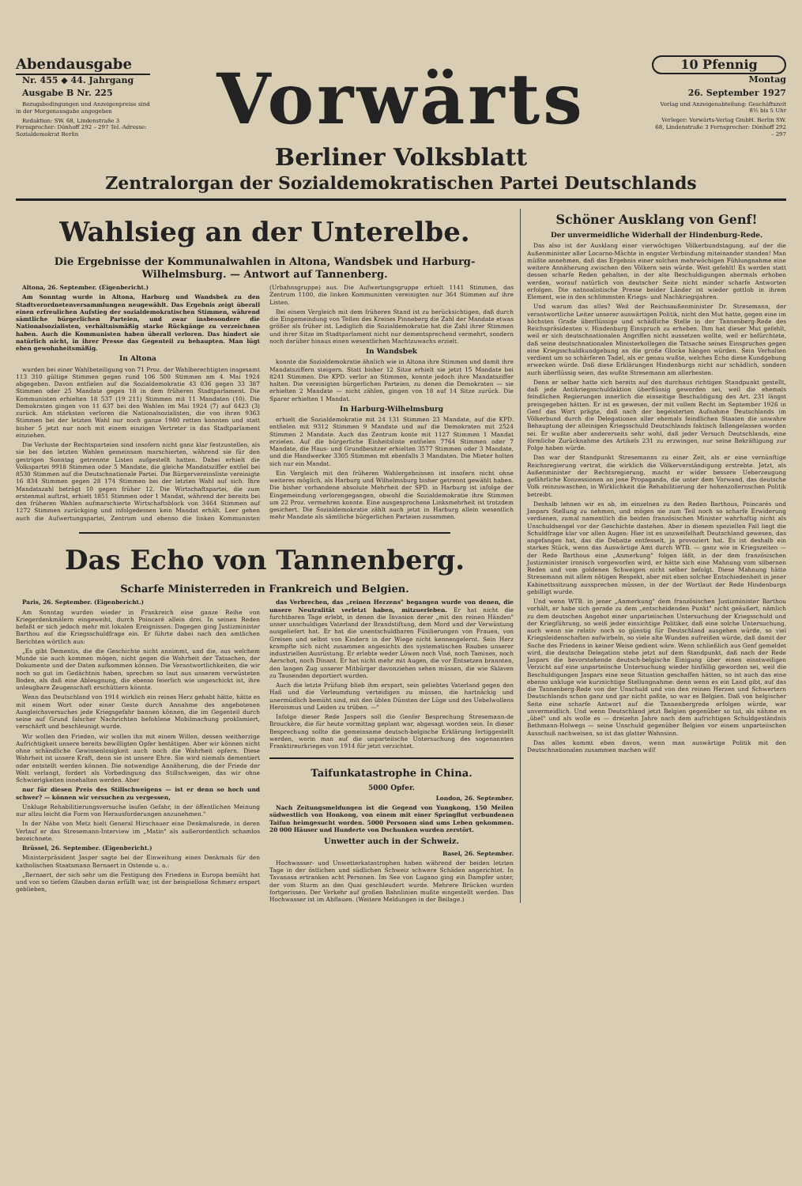Abendausgabe
Nr. 455 ◆ 44. Jahrgang
Ausgabe B Nr. 225
Bezugsbedingungen und Anzeigenpreise sind in der Morgenausgabe angegeben
Redaktion: SW. 68, Lindenstraße 3 Fernsprecher: Dönhoff 292 – 297 Tel.-Adresse: Sozialdemokrat Berlin
Vorwärts
Berliner Volksblatt
10 Pfennig
Montag
26. September 1927
Verlag und Anzeigenabteilung: Geschäftszeit 8½ bis 5 Uhr
Verleger: Vorwärts-Verlag GmbH. Berlin SW. 68, Lindenstraße 3 Fernsprecher: Dönhoff 292 – 297
Zentralorgan der Sozialdemokratischen Partei Deutschlands
Wahlsieg an der Unterelbe.
Die Ergebnisse der Kommunalwahlen in Altona, Wandsbek und Harburg-Wilhelmsburg. — Antwort auf Tannenberg.
Altona, 26. September. (Eigenbericht.)
Am Sonntag wurde in Altona, Harburg und Wandsbek zu den Stadtverordnetenversammlungen neugewählt. Das Ergebnis zeigt überall einen erfreulichen Aufstieg der sozialdemokratischen Stimmen, während sämtliche bürgerlichen Parteien, und zwar insbesondere die Nationalsozialisten, verhältnismäßig starke Rückgänge zu verzeichnen haben. Auch die Kommunisten haben überall verloren. Das hindert sie natürlich nicht, in ihrer Presse das Gegenteil zu behaupten. Man lügt eben gewohnheitsmäßig.
In Altona
wurden bei einer Wahlbeteiligung von 71 Proz. der Wahlberechtigten insgesamt 113 310 gültige Stimmen gegen rund 106 500 Stimmen am 4. Mai 1924 abgegeben. Davon entfielen auf die Sozialdemokratie 43 036 gegen 33 387 Stimmen oder 25 Mandate gegen 18 in dem früheren Stadtparlament. Die Kommunisten erhielten 18 537 (19 211) Stimmen mit 11 Mandaten (10). Die Demokraten gingen von 11 637 bei den Wahlen im Mai 1924 (7) auf 6423 (3) zurück. Am stärksten verloren die Nationalsozialisten, die von ihren 9363 Stimmen bei der letzten Wahl nur noch ganze 1980 retten konnten und statt bisher 5 jetzt nur noch mit einem einzigen Vertreter in das Stadtparlament einziehen.
Die Verluste der Rechtsparteien sind insofern nicht ganz klar festzustellen, als sie bei den letzten Wahlen gemeinsam marschierten, während sie für den gestrigen Sonntag getrennte Listen aufgestellt hatten. Dabei erhielt die Volkspartei 9918 Stimmen oder 5 Mandate, die gleiche Mandatsziffer entfiel bei 8530 Stimmen auf die Deutschnationale Partei. Die Bürgervereinsliste vereinigte 16 834 Stimmen gegen 28 174 Stimmen bei der letzten Wahl auf sich. Ihre Mandatszahl beträgt 10 gegen früher 12. Die Wirtschaftspartei, die zum erstenmal auftrat, erhielt 1851 Stimmen oder 1 Mandat, während der bereits bei den früheren Wahlen aufmarschierte Wirtschaftsblock von 3464 Stimmen auf 1272 Stimmen zurückging und infolgedessen kein Mandat erhält. Leer gehen auch die Aufwertungspartei, Zentrum und ebenso die linken Kommunisten (Urbahnsgruppe) aus. Die Aufwertungsgruppe erhielt 1141 Stimmen, das Zentrum 1100, die linken Kommunisten vereinigten nur 364 Stimmen auf ihre Listen.
Bei einem Vergleich mit dem früheren Stand ist zu berücksichtigen, daß durch die Eingemeindung von Teilen des Kreises Pinneberg die Zahl der Mandate etwas größer als früher ist. Lediglich die Sozialdemokratie hat die Zahl ihrer Stimmen und ihrer Sitze im Stadtparlament nicht nur dementsprechend vermehrt, sondern noch darüber hinaus einen wesentlichen Machtzuwachs erzielt.
In Wandsbek
konnte die Sozialdemokratie ähnlich wie in Altona ihre Stimmen und damit ihre Mandatsziffern steigern. Statt bisher 12 Sitze erhielt sie jetzt 15 Mandate bei 8241 Stimmen. Die KPD. verlor an Stimmen, konnte jedoch ihre Mandatsziffer halten. Die vereinigten bürgerlichen Parteien, zu denen die Demokraten — sie erhielten 2 Mandate — nicht zählen, gingen von 18 auf 14 Sitze zurück. Die Sparer erhielten 1 Mandat.
In Harburg-Wilhelmsburg
erhielt die Sozialdemokratie mit 24 131 Stimmen 23 Mandate, auf die KPD. entfielen mit 9312 Stimmen 9 Mandate und auf die Demokraten mit 2524 Stimmen 2 Mandate. Auch das Zentrum konte mit 1127 Stimmen 1 Mandat erzielen. Auf die bürgerliche Einheitsliste entfielen 7764 Stimmen oder 7 Mandate, die Haus- und Grundbesitzer erhielten 3577 Stimmen oder 3 Mandate, und die Handwerker 3305 Stimmen mit ebenfalls 3 Mandaten. Die Mieter holten sich nur ein Mandat.
Ein Vergleich mit den früheren Wahlergebnissen ist insofern nicht ohne weiteres möglich, als Harburg und Wilhelmsburg bisher getrennt gewählt haben. Die bisher vorhandene absolute Mehrheit der SPD. in Harburg ist infolge der Eingemeindung verlorengegangen, obwohl die Sozialdemokratie ihre Stimmen um 22 Proz. vermehren konnte. Eine ausgesprochene Linksmehrheit ist trotzdem gesichert. Die Sozialdemokratie zählt auch jetzt in Harburg allein wesentlich mehr Mandate als sämtliche bürgerlichen Parteien zusammen.
Das Echo von Tannenberg.
Scharfe Ministerreden in Frankreich und Belgien.
Paris, 26. September. (Eigenbericht.)
Am Sonntag wurden wieder in Frankreich eine ganze Reihe von Kriegerdenkmälern eingeweiht, durch Poincaré allein drei. In seinen Reden befaßt er sich jedoch mehr mit lokalen Ereignissen. Dagegen ging Justizminister Barthou auf die Kriegsschuldfrage ein. Er führte dabei nach den amtlichen Berichten wörtlich aus:
„Es gibt Dementis, die die Geschichte nicht annimmt, und die, aus welchem Munde sie auch kommen mögen, nicht gegen die Wahrheit der Tatsachen, der Dokumente und der Daten aufkommen können. Die Verantwortlichkeiten, die wir noch so gut im Gedächtnis haben, sprechen so laut aus unserem verwüsteten Boden, als daß eine Ableugnung, die ebenso feierlich wie ungeschickt ist, ihre unleugbare Zeugenschaft erschüttern könnte.
Wenn das Deutschland von 1914 wirklich ein reines Herz gehabt hätte, hätte es mit einem Wort oder einer Geste durch Annahme des angebotenen Ausgleichsversuches jede Kriegsgefahr bannen können, die im Gegenteil durch seine auf Grund falscher Nachrichten befohlene Mobilmachung proklamiert, verschärft und beschleunigt wurde.
Wir wollen den Frieden, wir wollen ihn mit einem Willen, dessen weitherzige Aufrichtigkeit unsere bereits bewilligten Opfer bestätigen. Aber wir können nicht ohne schändliche Gewissenlosigkeit auch noch die Wahrheit opfern. Diese Wahrheit ist unsere Kraft, denn sie ist unsere Ehre. Sie wird niemals dementiert oder entstellt werden können. Die notwendige Annäherung, die der Friede der Welt verlangt, fordert als Vorbedingung das Stillschweigen, das wir ohne Schwierigkeiten innehalten werden. Aber
nur für diesen Preis des Stillschweigens — ist er denn so hoch und schwer? — können wir versuchen zu vergessen,
Unkluge Rehabilitierungsversuche laufen Gefahr, in der öffentlichen Meinung nur allzu leicht die Form von Herausforderungen anzunehmen."
In der Nähe von Metz hielt General Hirschauer eine Denkmalsrede, in deren Verlauf er das Stresemann-Interview im „Matin" als außerordentlich schamlos bezeichnete.
Brüssel, 26. September. (Eigenbericht.)
Ministerpräsident Jasper sagte bei der Einweihung eines Denkmals für den katholischen Staatsmann Bernaert in Ostende u. a.:
„Bernaert, der sich sehr um die Festigung des Friedens in Europa bemüht hat und von so tiefem Glauben daran erfüllt war, ist der beispiellose Schmerz erspart geblieben,
das Verbrechen, das „reinen Herzens" begangen wurde von denen, die unsere Neutralität verletzt haben, mitzuerleben. Er hat nicht die furchtbaren Tage erlebt, in denen die Invasion derer „mit den reinen Händen" unser unschuldiges Vaterland der Brandstiftung, dem Mord und der Verwüstung ausgeliefert hat. Er hat die unentschuldbaren Füsilierungen von Frauen, von Greisen und selbst von Kindern in der Wiege nicht kennengelernt. Sein Herz krampfte sich nicht zusammen angesichts des systematischen Raubes unserer industriellen Ausrüstung. Er erlebte weder Löwen noch Visé, noch Tamines, noch Aerschot, noch Dinant. Er hat nicht mehr mit Augen, die vor Entsetzen brannten, den langen Zug unserer Mitbürger davonziehen sehen müssen, die wie Sklaven zu Tausenden deportiert wurden.
Auch die letzte Prüfung blieb ihm erspart, sein geliebtes Vaterland gegen den Haß und die Verleumdung verteidigen zu müssen, die hartnäckig und unermüdlich bemüht sind, mit den üblen Dünsten der Lüge und des Uebelwollens Heroismus und Leiden zu trüben. —"
Infolge dieser Rede Jaspers soll die Genfer Besprechung Stresemann-de Brouckère, die für heute vormittag geplant war, abgesagt worden sein. In dieser Besprechung sollte die gemeinsame deutsch-belgische Erklärung fertiggestellt werden, worin man auf die unparteiische Untersuchung des sogenannten Franktireurkrieges von 1914 für jetzt verzichtet.
Taifunkatastrophe in China.
5000 Opfer.
London, 26. September.
Nach Zeitungsmeldungen ist die Gegend von Yungkong, 150 Meilen südwestlich von Honkong, von einem mit einer Springflut verbundenen Taifun heimgesucht worden. 5000 Personen sind ums Leben gekommen. 20 000 Häuser und Hunderte von Dschunken wurden zerstört.
Unwetter auch in der Schweiz.
Basel, 26. September.
Hochwasser- und Unwetterkatastrophen haben während der beiden letzten Tage in der östlichen und südlichen Schweiz schwere Schäden angerichtet. In Tavanasa ertranken acht Personen. Im See von Lugano ging ein Dampfer unter, der vom Sturm an den Quai geschleudert wurde. Mehrere Brücken wurden fortgerissen. Der Verkehr auf großen Bahnlinien mußte eingestellt werden. Das Hochwasser ist im Abflauen. (Weitere Meldungen in der Beilage.)
Schöner Ausklang von Genf!
Der unvermeidliche Widerhall der Hindenburg-Rede.
Das also ist der Ausklang einer vierwöchigen Völkerbundstagung, auf der die Außenminister aller Locarno-Mächte in engster Verbindung miteinander standen! Man müßte annehmen, daß das Ergebnis einer solchen mehrwöchigen Fühlungnahme eine weitere Annäherung zwischen den Völkern sein würde. Weit gefehlt! Es werden statt dessen scharfe Reden gehalten, in der alte Beschuldigungen abermals erhoben werden, worauf natürlich von deutscher Seite nicht minder scharfe Antworten erfolgen. Die natnoalistische Presse beider Länder ist wieder gottlob in ihrem Element, wie in den schlimmsten Kriegs- und Nachkriegsjahren.
Und warum das alles? Weil der Reichsaußenminister Dr. Stresemann, der verantwortliche Leiter unserer auswärtigen Politik, nicht den Mut hatte, gegen eine im höchsten Grade überflüssige und schädliche Stelle in der Tannenberg-Rede des Reichspräsidenten v. Hindenburg Einspruch zu erheben. Ihm hat dieser Mut gefehlt, weil er sich deutschnationalen Angriffen nicht aussetzen wollte, weil er befürchtete, daß seine deutschnationalen Ministerkollegen die Tatsache seines Einspruches gegen eine Kriegsschuldkundgebung an die große Glocke hängen würden. Sein Verhalten verdient um so schärferen Tadel, als er genau wußte, welches Echo diese Kundgebung erwecken würde. Daß diese Erklärungen Hindenburgs nicht nur schädlich, sondern auch überflüssig seien, das wußte Stresemann am allerbesten.
Denn er selber hatte sich bereits auf den durchaus richtigen Standpunkt gestellt, daß jede Antikriegsschuldaktion überflüssig geworden sei, weil die ehemals feindlichen Regierungen innerlich die einseitige Beschuldigung des Art. 231 längst preisgegeben hätten. Er ist es gewesen, der mit vollem Recht im September 1926 in Genf das Wort prägte, daß nach der begeisterten Aufnahme Deutschlands im Völkerbund durch die Delegationen aller ehemals feindlichen Staaten die unwahre Behauptung der alleinigen Kriegsschuld Deutschlands faktisch fallengelassen worden sei. Er wußte aber andererseits sehr wohl, daß jeder Versuch Deutschlands, eine förmliche Zurücknahme des Artikels 231 zu erzwingen, nur seine Bekräftigung zur Folge haben würde.
Das war der Standpunkt Stresemanns zu einer Zeit, als er eine vernünftige Reichsregierung vertrat, die wirklich die Völkerverständigung erstrebte. Jetzt, als Außenminister der Rechtsregierung, macht er wider bessere Ueberzeugung gefährliche Konzessionen an jene Propaganda, die unter dem Vorwand, das deutsche Volk reinzuwaschen, in Wirklichkeit die Rehabilitierung der hohenzollernschen Politik betreibt.
Deshalb lehnen wir es ab, im einzelnen zu den Reden Barthous, Poincarés und Jaspars Stellung zu nehmen, und mögen sie zum Teil noch so scharfe Erwiderung verdienen, zumal namentlich die beiden französischen Minister wahrhaftig nicht als Unschuldsengel vor der Geschichte dastehen. Aber in diesem speziellen Fall liegt die Schuldfrage klar vor allen Augen: Hier ist es unzweifelhaft Deutschland gewesen, das angefangen hat, das die Debatte entfesselt, ja provoziert hat. Es ist deshalb ein starkes Stück, wenn das Auswärtige Amt durch WTB. — ganz wie in Kriegszeiten — der Rede Barthous eine „Anmerkung" folgen läßt, in der dem französischen Justizminister ironisch vorgeworfen wird, er hätte sich eine Mahnung vom silbernen Reden und vom goldenen Schweigen nicht selber befolgt. Diese Mahnung hätte Stresemann mit allem nötigen Respekt, aber mit eben solcher Entschiedenheit in jener Kabinettssitzung aussprechen müssen, in der der Wortlaut der Rede Hindenburgs gebilligt wurde.
Und wenn WTB. in jener „Anmerkung" dem französischen Justizminister Barthou vorhält, er habe sich gerade zu dem „entscheidenden Punkt" nicht geäußert, nämlich zu dem deutschen Angebot einer unparteiischen Untersuchung der Kriegsschuld und der Kriegführung, so weiß jeder einsichtige Politiker, daß eine solche Untersuchung, auch wenn sie relativ noch so günstig für Deutschland ausgehen würde, so viel Kriegsleidenschaften aufwirbeln, so viele alte Wunden aufreißen würde, daß damit der Sache des Friedens in keiner Weise gedient wäre. Wenn schließlich aus Genf gemeldet wird, die deutsche Delegation stehe jetzt auf dem Standpunkt, daß nach der Rede Jaspars die bevorstehende deutsch-belgische Einigung über einen einstweiligen Verzicht auf eine unparteiische Untersuchung wieder hinfällig geworden sei, weil die Beschuldigungen Jaspars eine neue Situation geschaffen hätten, so ist auch das eine ebenso unkluge wie kurzsichtige Stellungnahme: denn wenn es ein Land gibt, auf das die Tannenberg-Rede von der Unschuld und von den reinen Herzen und Schwertern Deutschlands schon ganz und gar nicht paßte, so war es Belgien. Daß von belgischer Seite eine scharfe Antwort auf die Tannenbergrede erfolgen würde, war unvermeidlich. Und wenn Deutschland jetzt Belgien gegenüber so tut, als nähme es „übel" und als wolle es — dreizehn Jahre nach dem aufrichtigen Schuldgeständnis Bethmann-Holwegs — seine Unschuld gegenüber Belgien vor einem unparteiischen Ausschuß nachweisen, so ist das glatter Wahnsinn.
Das alles kommt eben davon, wenn man auswärtige Politik mit den Deutschnationalen zusammen machen will!